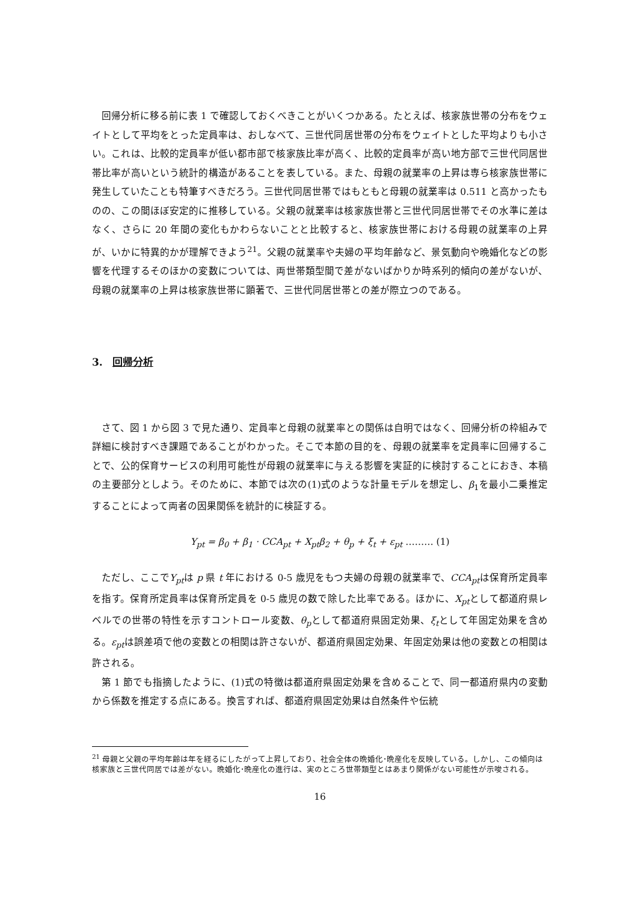回帰分析に移る前に表 1 で確認しておくべきことがいくつかある。たとえば、核家族世帯の分布をウェイトとして平均をとった定員率は、おしなべて、三世代同居世帯の分布をウェイトとした平均よりも小さい。これは、比較的定員率が低い都市部で核家族比率が高く、比較的定員率が高い地方部で三世代同居世帯比率が高いという統計的構造があることを表している。また、母親の就業率の上昇は専ら核家族世帯に発生していたことも特筆すべきだろう。三世代同居世帯ではもともと母親の就業率は 0.511 と高かったものの、この間ほぼ安定的に推移している。父親の就業率は核家族世帯と三世代同居世帯でその水準に差はなく、さらに 20 年間の変化もかわらないことと比較すると、核家族世帯における母親の就業率の上昇が、いかに特異的かが理解できよう<sup>21</sup>。父親の就業率や夫婦の平均年齢など、景気動向や晩婚化などの影響を代理するそのほかの変数については、両世帯類型間で差がないばかりか時系列的傾向の差がないが、母親の就業率の上昇は核家族世帯に顕著で、三世代同居世帯との差が際立つのである。
3. 回帰分析
さて、図 1 から図 3 で見た通り、定員率と母親の就業率との関係は自明ではなく、回帰分析の枠組みで詳細に検討すべき課題であることがわかった。そこで本節の目的を、母親の就業率を定員率に回帰することで、公的保育サービスの利用可能性が母親の就業率に与える影響を実証的に検討することにおき、本稿の主要部分としよう。そのために、本節では次の(1)式のような計量モデルを想定し、β<sub>1</sub>を最小二乗推定することによって両者の因果関係を統計的に検証する。
Y<sub>pt</sub> = β<sub>0</sub> + β<sub>1</sub> · CCA<sub>pt</sub> + X<sub>pt</sub>β<sub>2</sub> + θ<sub>p</sub> + ξ<sub>t</sub> + ε<sub>pt</sub> ……… (1)
ただし、ここでY<sub>pt</sub>は p 県 t 年における 0-5 歳児をもつ夫婦の母親の就業率で、CCA<sub>pt</sub>は保育所定員率を指す。保育所定員率は保育所定員を 0-5 歳児の数で除した比率である。ほかに、X<sub>pt</sub>として都道府県レベルでの世帯の特性を示すコントロール変数、θ<sub>p</sub>として都道府県固定効果、ξ<sub>t</sub>として年固定効果を含める。ε<sub>pt</sub>は誤差項で他の変数との相関は許さないが、都道府県固定効果、年固定効果は他の変数との相関は許される。
第 1 節でも指摘したように、(1)式の特徴は都道府県固定効果を含めることで、同一都道府県内の変動から係数を推定する点にある。換言すれば、都道府県固定効果は自然条件や伝統
<sup>21</sup> 母親と父親の平均年齢は年を経るにしたがって上昇しており、社会全体の晩婚化･晩産化を反映している。しかし、この傾向は核家族と三世代同居では差がない。晩婚化･晩産化の進行は、実のところ世帯類型とはあまり関係がない可能性が示唆される。
16